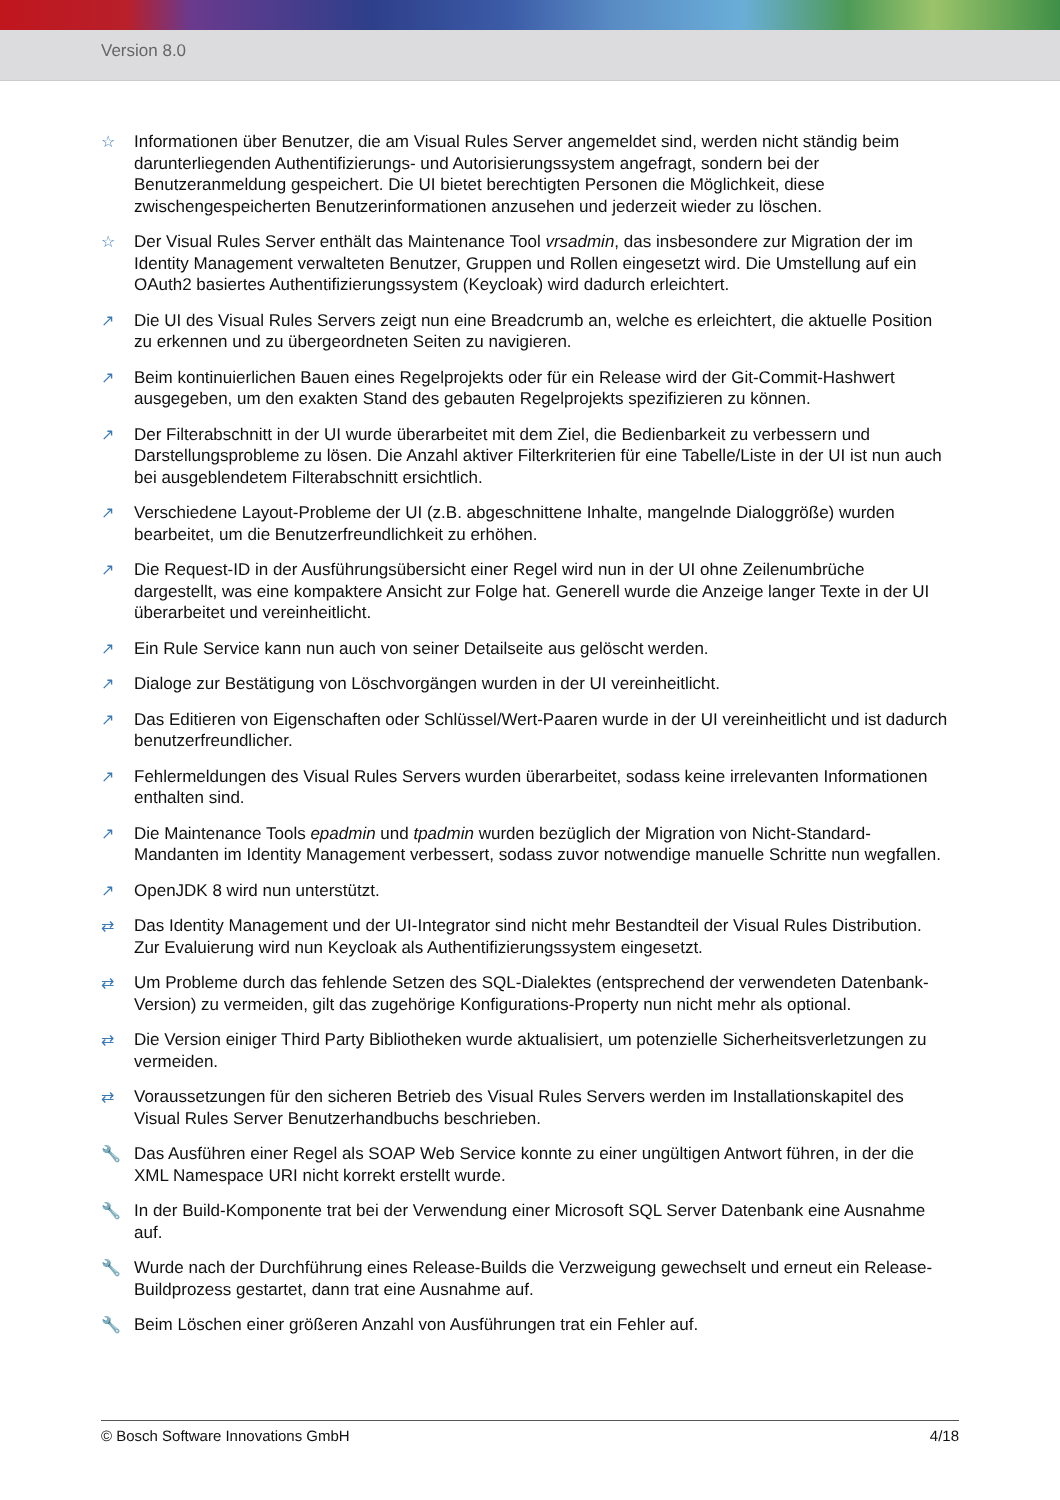Version 8.0
☆ Informationen über Benutzer, die am Visual Rules Server angemeldet sind, werden nicht ständig beim darunterliegenden Authentifizierungs- und Autorisierungssystem angefragt, sondern bei der Benutzeranmeldung gespeichert. Die UI bietet berechtigten Personen die Möglichkeit, diese zwischengespeicherten Benutzerinformationen anzusehen und jederzeit wieder zu löschen.
☆ Der Visual Rules Server enthält das Maintenance Tool vrsadmin, das insbesondere zur Migration der im Identity Management verwalteten Benutzer, Gruppen und Rollen eingesetzt wird. Die Umstellung auf ein OAuth2 basiertes Authentifizierungssystem (Keycloak) wird dadurch erleichtert.
↗ Die UI des Visual Rules Servers zeigt nun eine Breadcrumb an, welche es erleichtert, die aktuelle Position zu erkennen und zu übergeordneten Seiten zu navigieren.
↗ Beim kontinuierlichen Bauen eines Regelprojekts oder für ein Release wird der Git-Commit-Hashwert ausgegeben, um den exakten Stand des gebauten Regelprojekts spezifizieren zu können.
↗ Der Filterabschnitt in der UI wurde überarbeitet mit dem Ziel, die Bedienbarkeit zu verbessern und Darstellungsprobleme zu lösen. Die Anzahl aktiver Filterkriterien für eine Tabelle/Liste in der UI ist nun auch bei ausgeblendetem Filterabschnitt ersichtlich.
↗ Verschiedene Layout-Probleme der UI (z.B. abgeschnittene Inhalte, mangelnde Dialoggröße) wurden bearbeitet, um die Benutzerfreundlichkeit zu erhöhen.
↗ Die Request-ID in der Ausführungsübersicht einer Regel wird nun in der UI ohne Zeilenumbrüche dargestellt, was eine kompaktere Ansicht zur Folge hat. Generell wurde die Anzeige langer Texte in der UI überarbeitet und vereinheitlicht.
↗ Ein Rule Service kann nun auch von seiner Detailseite aus gelöscht werden.
↗ Dialoge zur Bestätigung von Löschvorgängen wurden in der UI vereinheitlicht.
↗ Das Editieren von Eigenschaften oder Schlüssel/Wert-Paaren wurde in der UI vereinheitlicht und ist dadurch benutzerfreundlicher.
↗ Fehlermeldungen des Visual Rules Servers wurden überarbeitet, sodass keine irrelevanten Informationen enthalten sind.
↗ Die Maintenance Tools epadmin und tpadmin wurden bezüglich der Migration von Nicht-Standard-Mandanten im Identity Management verbessert, sodass zuvor notwendige manuelle Schritte nun wegfallen.
↗ OpenJDK 8 wird nun unterstützt.
⇄ Das Identity Management und der UI-Integrator sind nicht mehr Bestandteil der Visual Rules Distribution. Zur Evaluierung wird nun Keycloak als Authentifizierungssystem eingesetzt.
⇄ Um Probleme durch das fehlende Setzen des SQL-Dialektes (entsprechend der verwendeten Datenbank-Version) zu vermeiden, gilt das zugehörige Konfigurations-Property nun nicht mehr als optional.
⇄ Die Version einiger Third Party Bibliotheken wurde aktualisiert, um potenzielle Sicherheitsverletzungen zu vermeiden.
⇄ Voraussetzungen für den sicheren Betrieb des Visual Rules Servers werden im Installationskapitel des Visual Rules Server Benutzerhandbuchs beschrieben.
🔧 Das Ausführen einer Regel als SOAP Web Service konnte zu einer ungültigen Antwort führen, in der die XML Namespace URI nicht korrekt erstellt wurde.
🔧 In der Build-Komponente trat bei der Verwendung einer Microsoft SQL Server Datenbank eine Ausnahme auf.
🔧 Wurde nach der Durchführung eines Release-Builds die Verzweigung gewechselt und erneut ein Release-Buildprozess gestartet, dann trat eine Ausnahme auf.
🔧 Beim Löschen einer größeren Anzahl von Ausführungen trat ein Fehler auf.
© Bosch Software Innovations GmbH 4/18